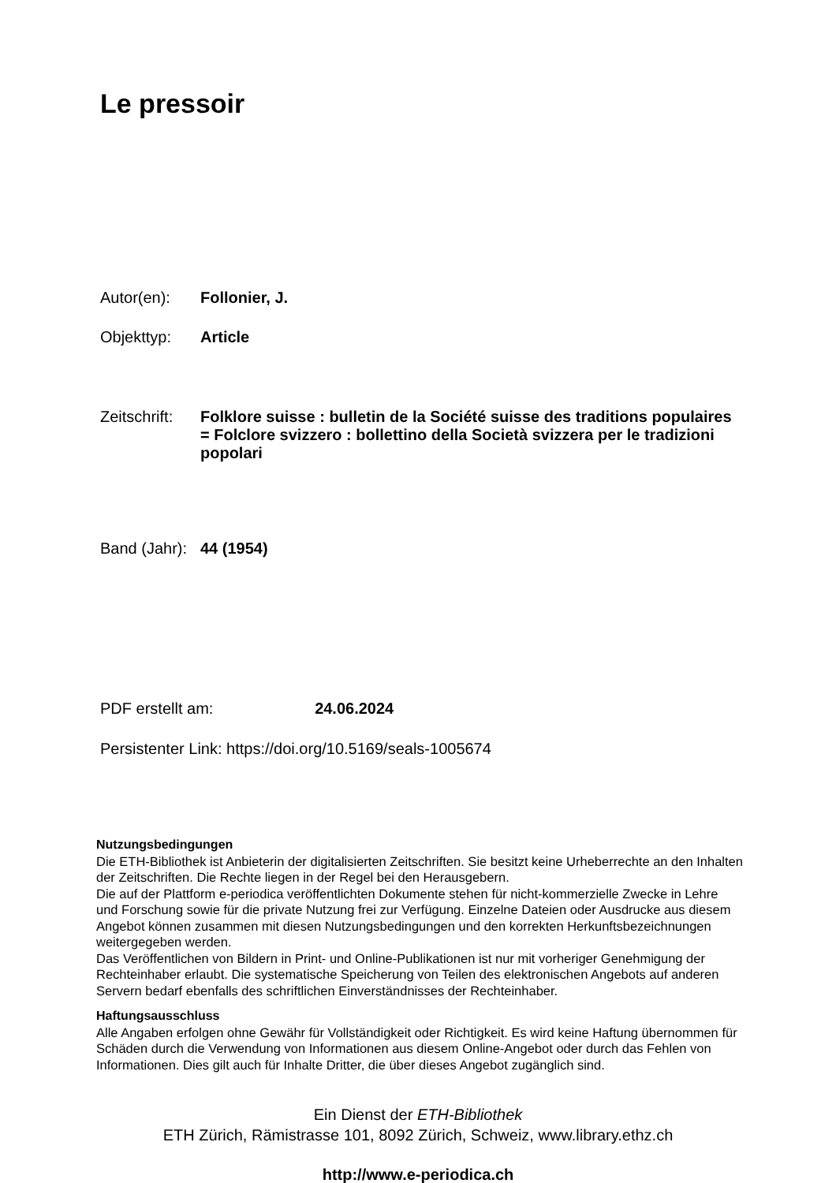Le pressoir
Autor(en): Follonier, J.
Objekttyp: Article
Zeitschrift:
Folklore suisse : bulletin de la Société suisse des traditions populaires = Folclore svizzero : bollettino della Società svizzera per le tradizioni popolari
Band (Jahr):
44 (1954)
PDF erstellt am: 24.06.2024
Persistenter Link: https://doi.org/10.5169/seals-1005674
Nutzungsbedingungen
Die ETH-Bibliothek ist Anbieterin der digitalisierten Zeitschriften. Sie besitzt keine Urheberrechte an den Inhalten der Zeitschriften. Die Rechte liegen in der Regel bei den Herausgebern.
Die auf der Plattform e-periodica veröffentlichten Dokumente stehen für nicht-kommerzielle Zwecke in Lehre und Forschung sowie für die private Nutzung frei zur Verfügung. Einzelne Dateien oder Ausdrucke aus diesem Angebot können zusammen mit diesen Nutzungsbedingungen und den korrekten Herkunftsbezeichnungen weitergegeben werden.
Das Veröffentlichen von Bildern in Print- und Online-Publikationen ist nur mit vorheriger Genehmigung der Rechteinhaber erlaubt. Die systematische Speicherung von Teilen des elektronischen Angebots auf anderen Servern bedarf ebenfalls des schriftlichen Einverständnisses der Rechteinhaber.
Haftungsausschluss
Alle Angaben erfolgen ohne Gewähr für Vollständigkeit oder Richtigkeit. Es wird keine Haftung übernommen für Schäden durch die Verwendung von Informationen aus diesem Online-Angebot oder durch das Fehlen von Informationen. Dies gilt auch für Inhalte Dritter, die über dieses Angebot zugänglich sind.
Ein Dienst der ETH-Bibliothek
ETH Zürich, Rämistrasse 101, 8092 Zürich, Schweiz, www.library.ethz.ch
http://www.e-periodica.ch